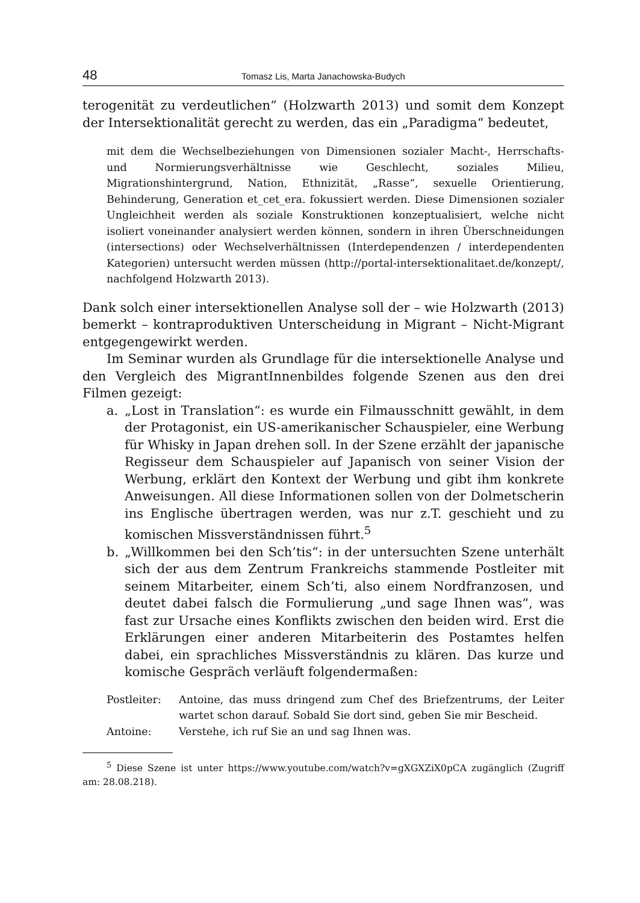48 Tomasz Lis, Marta Janachowska-Budych
terogenität zu verdeutlichen“ (Holzwarth 2013) und somit dem Konzept der Intersektionalität gerecht zu werden, das ein „Paradigma“ bedeutet,
mit dem die Wechselbeziehungen von Dimensionen sozialer Macht-, Herrschafts- und Normierungsverhältnisse wie Geschlecht, soziales Milieu, Migrationshintergrund, Nation, Ethnizität, „Rasse“, sexuelle Orientierung, Behinderung, Generation et_cet_era. fokussiert werden. Diese Dimensionen sozialer Ungleichheit werden als soziale Konstruktionen konzeptualisiert, welche nicht isoliert voneinander analysiert werden können, sondern in ihren Überschneidungen (intersections) oder Wechselverhältnissen (Interdependenzen / interdependenten Kategorien) untersucht werden müssen (http://portal-intersektionalitaet.de/konzept/, nachfolgend Holzwarth 2013).
Dank solch einer intersektionellen Analyse soll der – wie Holzwarth (2013) bemerkt – kontraproduktiven Unterscheidung in Migrant – Nicht-Migrant entgegengewirkt werden.
Im Seminar wurden als Grundlage für die intersektionelle Analyse und den Vergleich des MigrantInnenbildes folgende Szenen aus den drei Filmen gezeigt:
a. „Lost in Translation“: es wurde ein Filmausschnitt gewählt, in dem der Protagonist, ein US-amerikanischer Schauspieler, eine Werbung für Whisky in Japan drehen soll. In der Szene erzählt der japanische Regisseur dem Schauspieler auf Japanisch von seiner Vision der Werbung, erklärt den Kontext der Werbung und gibt ihm konkrete Anweisungen. All diese Informationen sollen von der Dolmetscherin ins Englische übertragen werden, was nur z.T. geschieht und zu komischen Missverständnissen führt.<sup>5</sup>
b. „Willkommen bei den Sch’tis“: in der untersuchten Szene unterhält sich der aus dem Zentrum Frankreichs stammende Postleiter mit seinem Mitarbeiter, einem Sch’ti, also einem Nordfranzosen, und deutet dabei falsch die Formulierung „und sage Ihnen was“, was fast zur Ursache eines Konflikts zwischen den beiden wird. Erst die Erklärungen einer anderen Mitarbeiterin des Postamtes helfen dabei, ein sprachliches Missverständnis zu klären. Das kurze und komische Gespräch verläuft folgendermaßen:
Postleiter: Antoine, das muss dringend zum Chef des Briefzentrums, der Leiter wartet schon darauf. Sobald Sie dort sind, geben Sie mir Bescheid.
Antoine: Verstehe, ich ruf Sie an und sag Ihnen was.
<sup>5</sup> Diese Szene ist unter https://www.youtube.com/watch?v=gXGXZiX0pCA zugänglich (Zugriff am: 28.08.218).